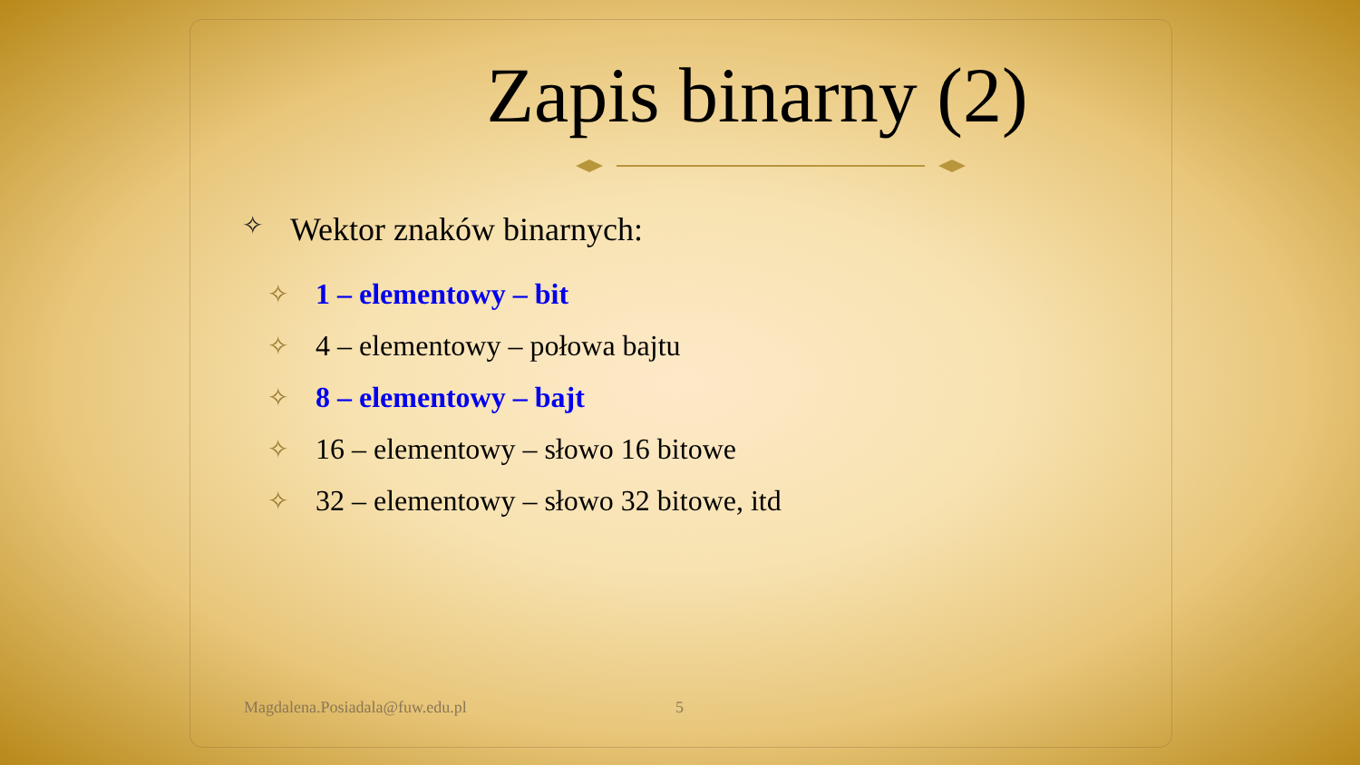Zapis binarny (2)
✧ Wektor znaków binarnych:
✧ 1 – elementowy – bit
✧ 4 – elementowy – połowa bajtu
✧ 8 – elementowy – bajt
✧ 16 – elementowy – słowo 16 bitowe
✧ 32 – elementowy – słowo 32 bitowe, itd
Magdalena.Posiadala@fuw.edu.pl 5